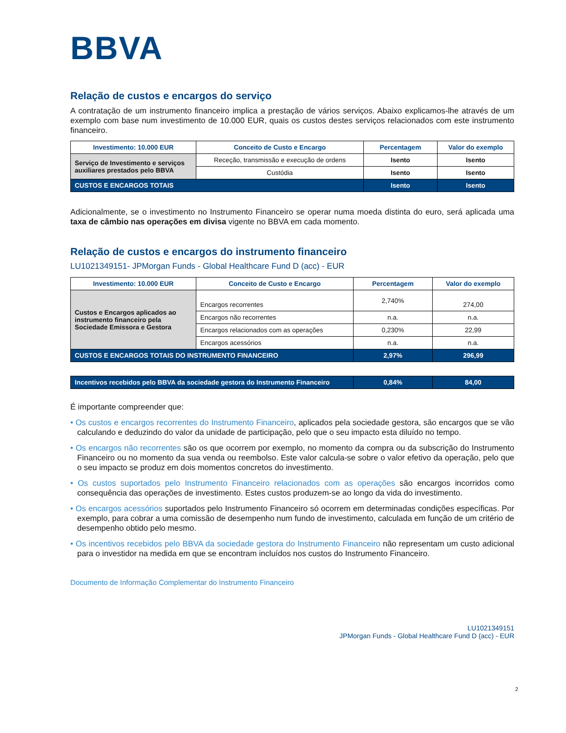BBVA
Relação de custos e encargos do serviço
A contratação de um instrumento financeiro implica a prestação de vários serviços. Abaixo explicamos-lhe através de um exemplo com base num investimento de 10.000 EUR, quais os custos destes serviços relacionados com este instrumento financeiro.
| Investimento: 10.000 EUR | Conceito de Custo e Encargo | Percentagem | Valor do exemplo |
| --- | --- | --- | --- |
| Serviço de Investimento e serviços auxiliares prestados pelo BBVA | Receção, transmissão e execução de ordens | Isento | Isento |
| | Custódia | Isento | Isento |
| CUSTOS E ENCARGOS TOTAIS | | Isento | Isento |
Adicionalmente, se o investimento no Instrumento Financeiro se operar numa moeda distinta do euro, será aplicada uma taxa de câmbio nas operações em divisa vigente no BBVA em cada momento.
Relação de custos e encargos do instrumento financeiro
LU1021349151- JPMorgan Funds - Global Healthcare Fund D (acc) - EUR
| Investimento: 10.000 EUR | Conceito de Custo e Encargo | Percentagem | Valor do exemplo |
| --- | --- | --- | --- |
| Custos e Encargos aplicados ao instrumento financeiro pela Sociedade Emissora e Gestora | Encargos recorrentes | 2,740% | 274,00 |
| | Encargos não recorrentes | n.a. | n.a. |
| | Encargos relacionados com as operações | 0,230% | 22,99 |
| | Encargos acessórios | n.a. | n.a. |
| CUSTOS E ENCARGOS TOTAIS DO INSTRUMENTO FINANCEIRO | | 2,97% | 296,99 |
| Incentivos recebidos pelo BBVA da sociedade gestora do Instrumento Financeiro | 0,84% | 84,00 |
É importante compreender que:
• Os custos e encargos recorrentes do Instrumento Financeiro, aplicados pela sociedade gestora, são encargos que se vão calculando e deduzindo do valor da unidade de participação, pelo que o seu impacto esta diluído no tempo.
• Os encargos não recorrentes são os que ocorrem por exemplo, no momento da compra ou da subscrição do Instrumento Financeiro ou no momento da sua venda ou reembolso. Este valor calcula-se sobre o valor efetivo da operação, pelo que o seu impacto se produz em dois momentos concretos do investimento.
• Os custos suportados pelo Instrumento Financeiro relacionados com as operações são encargos incorridos como consequência das operações de investimento. Estes custos produzem-se ao longo da vida do investimento.
• Os encargos acessórios suportados pelo Instrumento Financeiro só ocorrem em determinadas condições específicas. Por exemplo, para cobrar a uma comissão de desempenho num fundo de investimento, calculada em função de um critério de desempenho obtido pelo mesmo.
• Os incentivos recebidos pelo BBVA da sociedade gestora do Instrumento Financeiro não representam um custo adicional para o investidor na medida em que se encontram incluídos nos custos do Instrumento Financeiro.
Documento de Informação Complementar do Instrumento Financeiro
LU1021349151
JPMorgan Funds - Global Healthcare Fund D (acc) - EUR
2